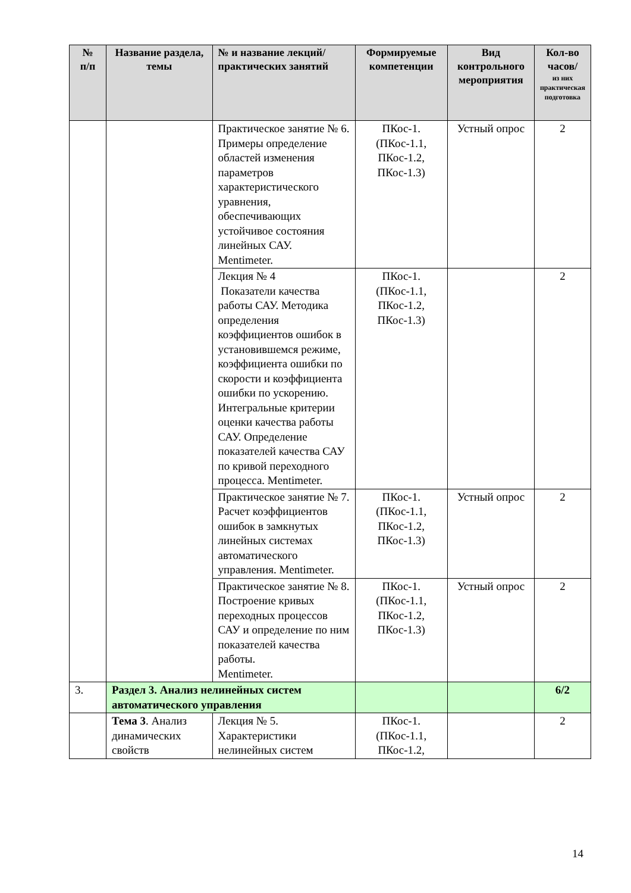| № п/п | Название раздела, темы | № и название лекций/ практических занятий | Формируемые компетенции | Вид контрольного мероприятия | Кол-во часов/ из них практическая подготовка |
| --- | --- | --- | --- | --- | --- |
| | | Практическое занятие № 6. Примеры определение областей изменения параметров характеристического уравнения, обеспечивающих устойчивое состояния линейных САУ. Mentimeter. | ПКос-1. (ПКос-1.1, ПКос-1.2, ПКос-1.3) | Устный опрос | 2 |
| | | Лекция № 4 Показатели качества работы САУ. Методика определения коэффициентов ошибок в установившемся режиме, коэффициента ошибки по скорости и коэффициента ошибки по ускорению. Интегральные критерии оценки качества работы САУ. Определение показателей качества САУ по кривой переходного процесса. Mentimeter. | ПКос-1. (ПКос-1.1, ПКос-1.2, ПКос-1.3) | | 2 |
| | | Практическое занятие № 7. Расчет коэффициентов ошибок в замкнутых линейных системах автоматического управления. Mentimeter. | ПКос-1. (ПКос-1.1, ПКос-1.2, ПКос-1.3) | Устный опрос | 2 |
| | | Практическое занятие № 8. Построение кривых переходных процессов САУ и определение по ним показателей качества работы. Mentimeter. | ПКос-1. (ПКос-1.1, ПКос-1.2, ПКос-1.3) | Устный опрос | 2 |
| 3. | Раздел 3. Анализ нелинейных систем автоматического управления | | | | 6/2 |
| | Тема 3 . Анализ динамических свойств | Лекция № 5. Характеристики нелинейных систем | ПКос-1. (ПКос-1.1, ПКос-1.2, | | 2 |
14